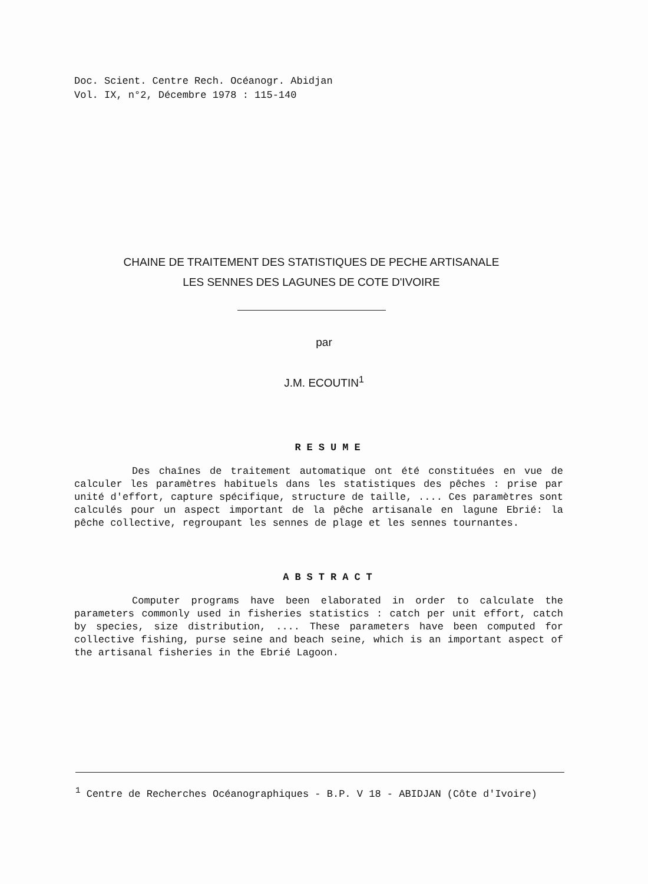Doc. Scient. Centre Rech. Océanogr. Abidjan
Vol. IX, n°2, Décembre 1978 : 115-140
CHAINE DE TRAITEMENT DES STATISTIQUES DE PECHE ARTISANALE
LES SENNES DES LAGUNES DE COTE D'IVOIRE
par
J.M. ECOUTIN<sup>1</sup>
RESUME
Des chaînes de traitement automatique ont été constituées en vue de calculer les paramètres habituels dans les statistiques des pêches : prise par unité d'effort, capture spécifique, structure de taille, .... Ces paramètres sont calculés pour un aspect important de la pêche artisanale en lagune Ebrié: la pêche collective, regroupant les sennes de plage et les sennes tournantes.
ABSTRACT
Computer programs have been elaborated in order to calculate the parameters commonly used in fisheries statistics : catch per unit effort, catch by species, size distribution, .... These parameters have been computed for collective fishing, purse seine and beach seine, which is an important aspect of the artisanal fisheries in the Ebrié Lagoon.
<sup>1</sup> Centre de Recherches Océanographiques - B.P. V 18 - ABIDJAN (Côte d'Ivoire)